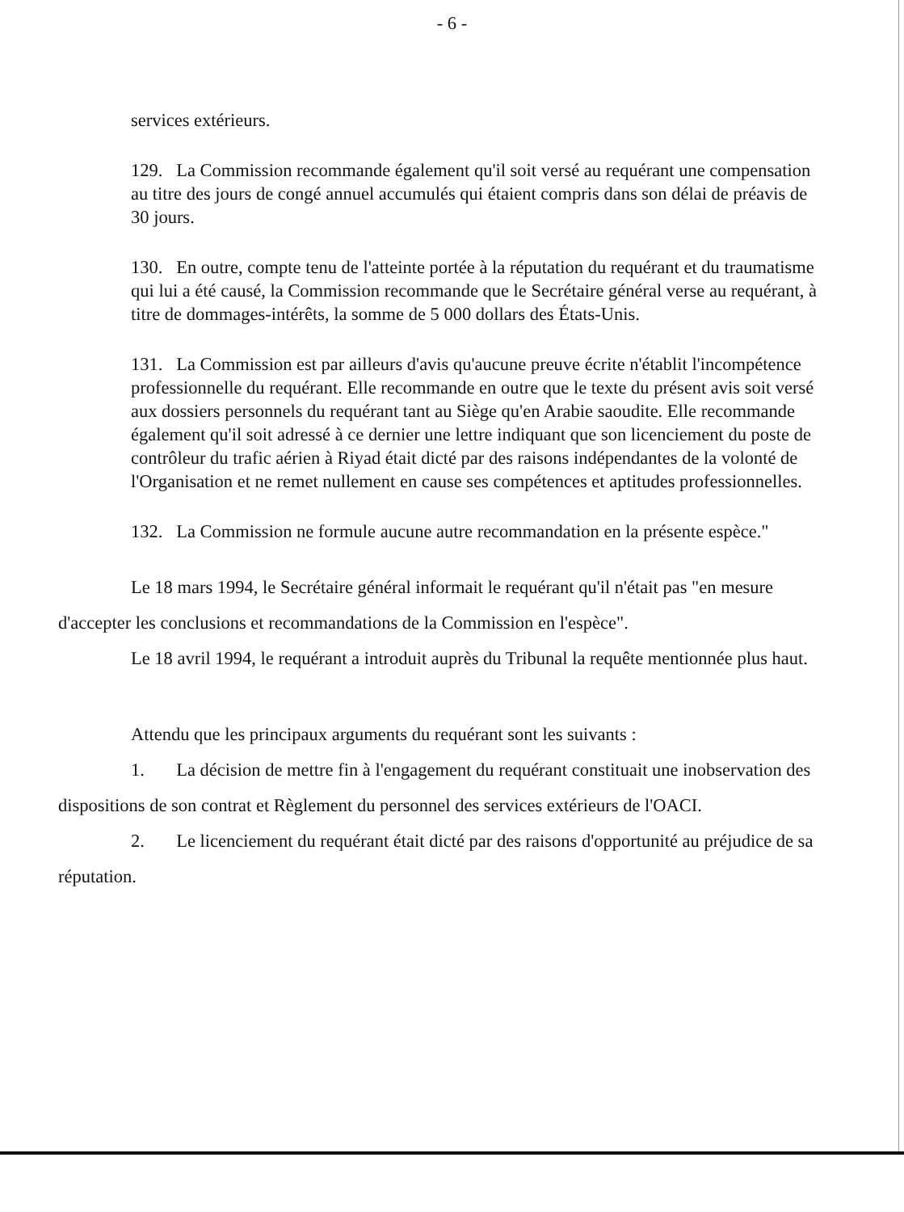- 6 -
services extérieurs.
129. La Commission recommande également qu'il soit versé au requérant une compensation au titre des jours de congé annuel accumulés qui étaient compris dans son délai de préavis de 30 jours.
130. En outre, compte tenu de l'atteinte portée à la réputation du requérant et du traumatisme qui lui a été causé, la Commission recommande que le Secrétaire général verse au requérant, à titre de dommages-intérêts, la somme de 5 000 dollars des États-Unis.
131. La Commission est par ailleurs d'avis qu'aucune preuve écrite n'établit l'incompétence professionnelle du requérant. Elle recommande en outre que le texte du présent avis soit versé aux dossiers personnels du requérant tant au Siège qu'en Arabie saoudite. Elle recommande également qu'il soit adressé à ce dernier une lettre indiquant que son licenciement du poste de contrôleur du trafic aérien à Riyad était dicté par des raisons indépendantes de la volonté de l'Organisation et ne remet nullement en cause ses compétences et aptitudes professionnelles.
132. La Commission ne formule aucune autre recommandation en la présente espèce."
Le 18 mars 1994, le Secrétaire général informait le requérant qu'il n'était pas "en mesure d'accepter les conclusions et recommandations de la Commission en l'espèce".
Le 18 avril 1994, le requérant a introduit auprès du Tribunal la requête mentionnée plus haut.
Attendu que les principaux arguments du requérant sont les suivants :
1. La décision de mettre fin à l'engagement du requérant constituait une inobservation des dispositions de son contrat et Règlement du personnel des services extérieurs de l'OACI.
2. Le licenciement du requérant était dicté par des raisons d'opportunité au préjudice de sa réputation.